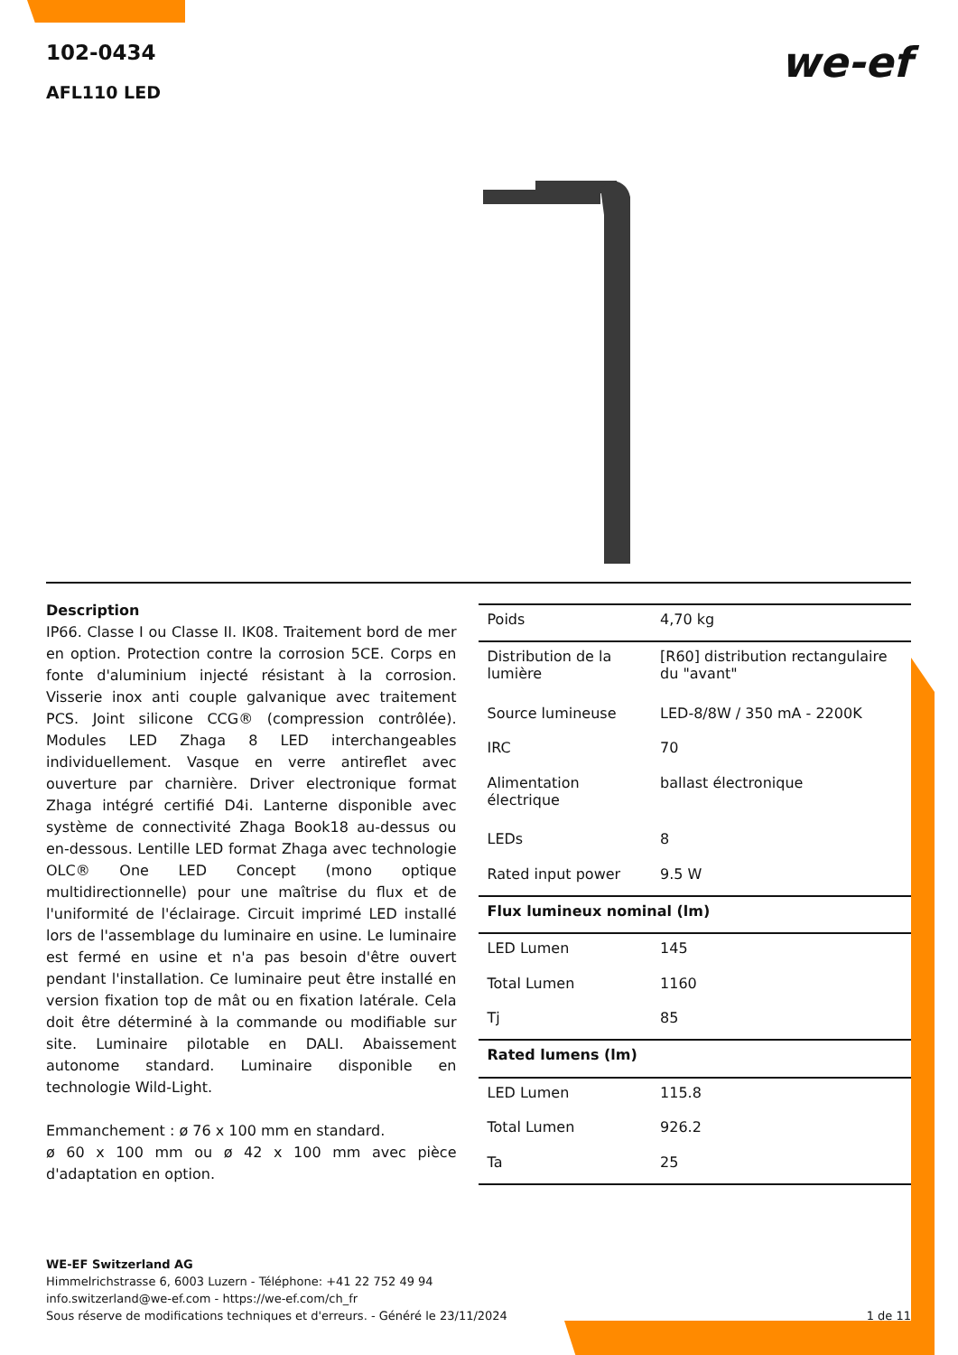102-0434
AFL110 LED
we-ef
Description
IP66. Classe I ou Classe II. IK08. Traitement bord de mer en option. Protection contre la corrosion 5CE. Corps en fonte d'aluminium injecté résistant à la corrosion. Visserie inox anti couple galvanique avec traitement PCS. Joint silicone CCG® (compression contrôlée). Modules LED Zhaga 8 LED interchangeables individuellement. Vasque en verre antireflet avec ouverture par charnière. Driver electronique format Zhaga intégré certifié D4i. Lanterne disponible avec système de connectivité Zhaga Book18 au-dessus ou en-dessous. Lentille LED format Zhaga avec technologie OLC® One LED Concept (mono optique multidirectionnelle) pour une maîtrise du flux et de l'uniformité de l'éclairage. Circuit imprimé LED installé lors de l'assemblage du luminaire en usine. Le luminaire est fermé en usine et n'a pas besoin d'être ouvert pendant l'installation. Ce luminaire peut être installé en version fixation top de mât ou en fixation latérale. Cela doit être déterminé à la commande ou modifiable sur site. Luminaire pilotable en DALI. Abaissement autonome standard. Luminaire disponible en technologie Wild-Light.
Emmanchement : ø 76 x 100 mm en standard.
ø 60 x 100 mm ou ø 42 x 100 mm avec pièce d'adaptation en option.
| Poids | 4,70 kg |
| Distribution de la lumière | [R60] distribution rectangulaire du "avant" |
| Source lumineuse | LED-8/8W / 350 mA - 2200K |
| IRC | 70 |
| Alimentation électrique | ballast électronique |
| LEDs | 8 |
| Rated input power | 9.5 W |
| Flux lumineux nominal (lm) | |
| LED Lumen | 145 |
| Total Lumen | 1160 |
| Tj | 85 |
| Rated lumens (lm) | |
| LED Lumen | 115.8 |
| Total Lumen | 926.2 |
| Ta | 25 |
WE-EF Switzerland AG
Himmelrichstrasse 6, 6003 Luzern - Téléphone: +41 22 752 49 94
info.switzerland@we-ef.com - https://we-ef.com/ch_fr
Sous réserve de modifications techniques et d'erreurs. - Généré le 23/11/2024 1 de 11